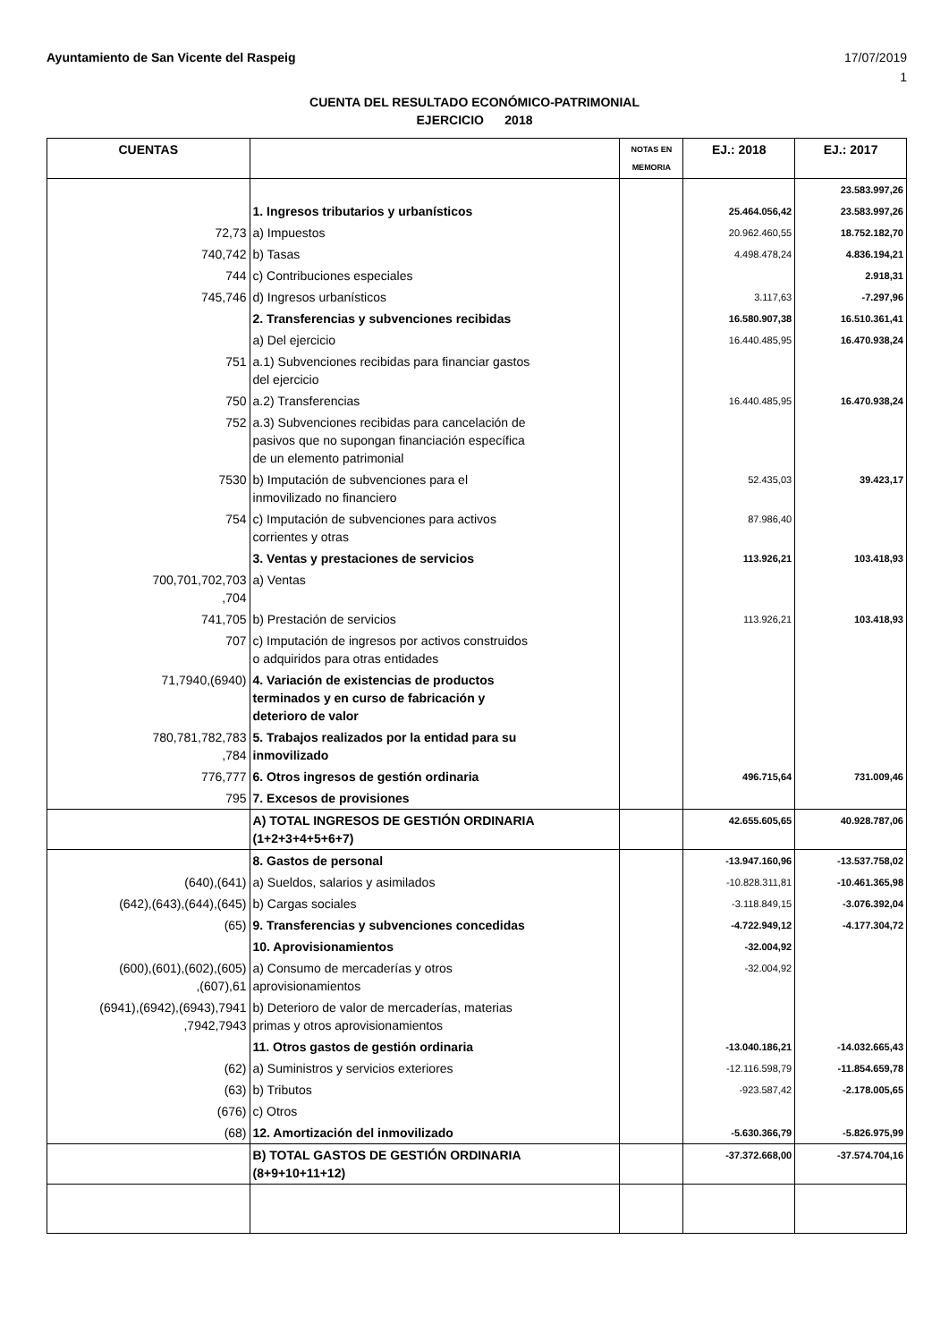Ayuntamiento de San Vicente del Raspeig 17/07/2019
1
CUENTA DEL RESULTADO ECONÓMICO-PATRIMONIAL
EJERCICIO 2018
| CUENTAS | | NOTAS EN MEMORIA | EJ.: 2018 | EJ.: 2017 |
| --- | --- | --- | --- | --- |
| | | | | 23.583.997,26 |
| | 1. Ingresos tributarios y urbanísticos | | 25.464.056,42 | 23.583.997,26 |
| 72,73 | a) Impuestos | | 20.962.460,55 | 18.752.182,70 |
| 740,742 | b) Tasas | | 4.498.478,24 | 4.836.194,21 |
| 744 | c) Contribuciones especiales | | | 2.918,31 |
| 745,746 | d) Ingresos urbanísticos | | 3.117,63 | -7.297,96 |
| | 2. Transferencias y subvenciones recibidas | | 16.580.907,38 | 16.510.361,41 |
| | a) Del ejercicio | | 16.440.485,95 | 16.470.938,24 |
| 751 | a.1) Subvenciones recibidas para financiar gastos del ejercicio | | | |
| 750 | a.2) Transferencias | | 16.440.485,95 | 16.470.938,24 |
| 752 | a.3) Subvenciones recibidas para cancelación de pasivos que no supongan financiación específica de un elemento patrimonial | | | |
| 7530 | b) Imputación de subvenciones para el inmovilizado no financiero | | 52.435,03 | 39.423,17 |
| 754 | c) Imputación de subvenciones para activos corrientes y otras | | 87.986,40 | |
| | 3. Ventas y prestaciones de servicios | | 113.926,21 | 103.418,93 |
| 700,701,702,703 ,704 | a) Ventas | | | |
| 741,705 | b) Prestación de servicios | | 113.926,21 | 103.418,93 |
| 707 | c) Imputación de ingresos por activos construidos o adquiridos para otras entidades | | | |
| 71,7940,(6940) | 4. Variación de existencias de productos terminados y en curso de fabricación y deterioro de valor | | | |
| 780,781,782,783 ,784 | 5. Trabajos realizados por la entidad para su inmovilizado | | | |
| 776,777 | 6. Otros ingresos de gestión ordinaria | | 496.715,64 | 731.009,46 |
| 795 | 7. Excesos de provisiones | | | |
| | A) TOTAL INGRESOS DE GESTIÓN ORDINARIA (1+2+3+4+5+6+7) | | 42.655.605,65 | 40.928.787,06 |
| | 8. Gastos de personal | | -13.947.160,96 | -13.537.758,02 |
| (640),(641) | a) Sueldos, salarios y asimilados | | -10.828.311,81 | -10.461.365,98 |
| (642),(643),(644),(645) | b) Cargas sociales | | -3.118.849,15 | -3.076.392,04 |
| (65) | 9. Transferencias y subvenciones concedidas | | -4.722.949,12 | -4.177.304,72 |
| | 10. Aprovisionamientos | | -32.004,92 | |
| (600),(601),(602),(605) ,(607),61 | a) Consumo de mercaderías y otros aprovisionamientos | | -32.004,92 | |
| (6941),(6942),(6943),7941 ,7942,7943 | b) Deterioro de valor de mercaderías, materias primas y otros aprovisionamientos | | | |
| | 11. Otros gastos de gestión ordinaria | | -13.040.186,21 | -14.032.665,43 |
| (62) | a) Suministros y servicios exteriores | | -12.116.598,79 | -11.854.659,78 |
| (63) | b) Tributos | | -923.587,42 | -2.178.005,65 |
| (676) | c) Otros | | | |
| (68) | 12. Amortización del inmovilizado | | -5.630.366,79 | -5.826.975,99 |
| | B) TOTAL GASTOS DE GESTIÓN ORDINARIA (8+9+10+11+12) | | -37.372.668,00 | -37.574.704,16 |